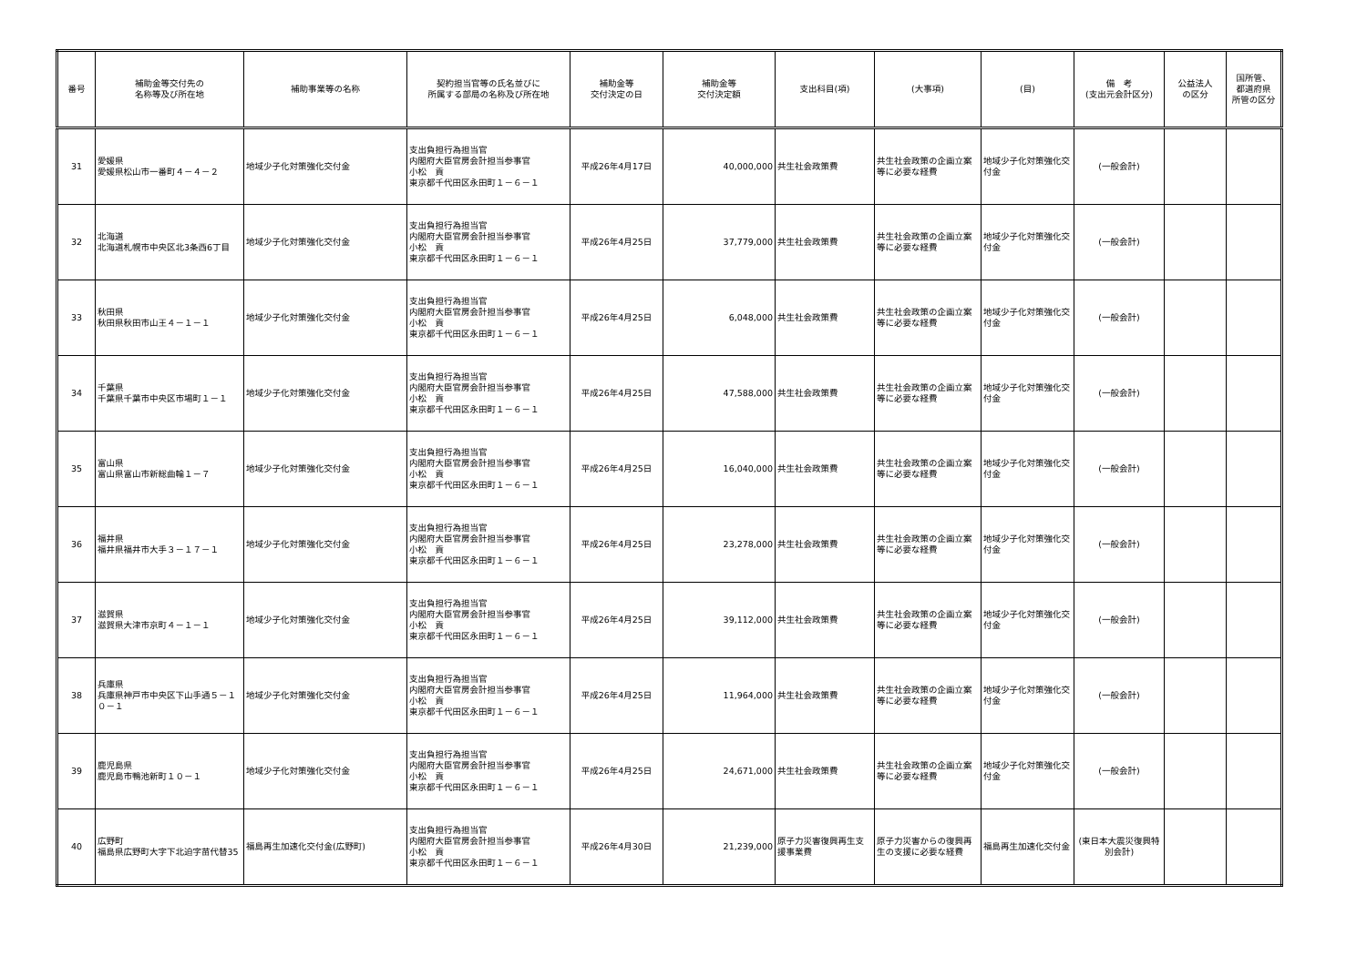| 番号 | 補助金等交付先の 名称等及び所在地 | 補助事業等の名称 | 契約担当官等の氏名並びに 所属する部局の名称及び所在地 | 補助金等 交付決定の日 | 補助金等 交付決定額 | 支出科目(項) | (大事項) | (目) | 備 考 (支出元会計区分) | 公益法人 の区分 | 国所管、 都道府県 所管の区分 |
| --- | --- | --- | --- | --- | --- | --- | --- | --- | --- | --- | --- |
| 31 | 愛媛県 愛媛県松山市一番町４－４－２ | 地域少子化対策強化交付金 | 支出負担行為担当官 内閣府大臣官房会計担当参事官 小松 貢 東京都千代田区永田町１－６－１ | 平成26年4月17日 | 40,000,000 | 共生社会政策費 | 共生社会政策の企画立案等に必要な経費 | 地域少子化対策強化交付金 | (一般会計) | | |
| 32 | 北海道 北海道札幌市中央区北3条西6丁目 | 地域少子化対策強化交付金 | 支出負担行為担当官 内閣府大臣官房会計担当参事官 小松 貢 東京都千代田区永田町１－６－１ | 平成26年4月25日 | 37,779,000 | 共生社会政策費 | 共生社会政策の企画立案等に必要な経費 | 地域少子化対策強化交付金 | (一般会計) | | |
| 33 | 秋田県 秋田県秋田市山王４－１－１ | 地域少子化対策強化交付金 | 支出負担行為担当官 内閣府大臣官房会計担当参事官 小松 貢 東京都千代田区永田町１－６－１ | 平成26年4月25日 | 6,048,000 | 共生社会政策費 | 共生社会政策の企画立案等に必要な経費 | 地域少子化対策強化交付金 | (一般会計) | | |
| 34 | 千葉県 千葉県千葉市中央区市場町１－１ | 地域少子化対策強化交付金 | 支出負担行為担当官 内閣府大臣官房会計担当参事官 小松 貢 東京都千代田区永田町１－６－１ | 平成26年4月25日 | 47,588,000 | 共生社会政策費 | 共生社会政策の企画立案等に必要な経費 | 地域少子化対策強化交付金 | (一般会計) | | |
| 35 | 富山県 富山県富山市新総曲輪１－７ | 地域少子化対策強化交付金 | 支出負担行為担当官 内閣府大臣官房会計担当参事官 小松 貢 東京都千代田区永田町１－６－１ | 平成26年4月25日 | 16,040,000 | 共生社会政策費 | 共生社会政策の企画立案等に必要な経費 | 地域少子化対策強化交付金 | (一般会計) | | |
| 36 | 福井県 福井県福井市大手３－１７－１ | 地域少子化対策強化交付金 | 支出負担行為担当官 内閣府大臣官房会計担当参事官 小松 貢 東京都千代田区永田町１－６－１ | 平成26年4月25日 | 23,278,000 | 共生社会政策費 | 共生社会政策の企画立案等に必要な経費 | 地域少子化対策強化交付金 | (一般会計) | | |
| 37 | 滋賀県 滋賀県大津市京町４－１－１ | 地域少子化対策強化交付金 | 支出負担行為担当官 内閣府大臣官房会計担当参事官 小松 貢 東京都千代田区永田町１－６－１ | 平成26年4月25日 | 39,112,000 | 共生社会政策費 | 共生社会政策の企画立案等に必要な経費 | 地域少子化対策強化交付金 | (一般会計) | | |
| 38 | 兵庫県 兵庫県神戸市中央区下山手通５－１０－１ | 地域少子化対策強化交付金 | 支出負担行為担当官 内閣府大臣官房会計担当参事官 小松 貢 東京都千代田区永田町１－６－１ | 平成26年4月25日 | 11,964,000 | 共生社会政策費 | 共生社会政策の企画立案等に必要な経費 | 地域少子化対策強化交付金 | (一般会計) | | |
| 39 | 鹿児島県 鹿児島市鴨池新町１０－１ | 地域少子化対策強化交付金 | 支出負担行為担当官 内閣府大臣官房会計担当参事官 小松 貢 東京都千代田区永田町１－６－１ | 平成26年4月25日 | 24,671,000 | 共生社会政策費 | 共生社会政策の企画立案等に必要な経費 | 地域少子化対策強化交付金 | (一般会計) | | |
| 40 | 広野町 福島県広野町大字下北迫字苗代替35 | 福島再生加速化交付金(広野町) | 支出負担行為担当官 内閣府大臣官房会計担当参事官 小松 貢 東京都千代田区永田町１－６－１ | 平成26年4月30日 | 21,239,000 | 原子力災害復興再生支援事業費 | 原子力災害からの復興再生の支援に必要な経費 | 福島再生加速化交付金 | (東日本大震災復興特別会計) | | |